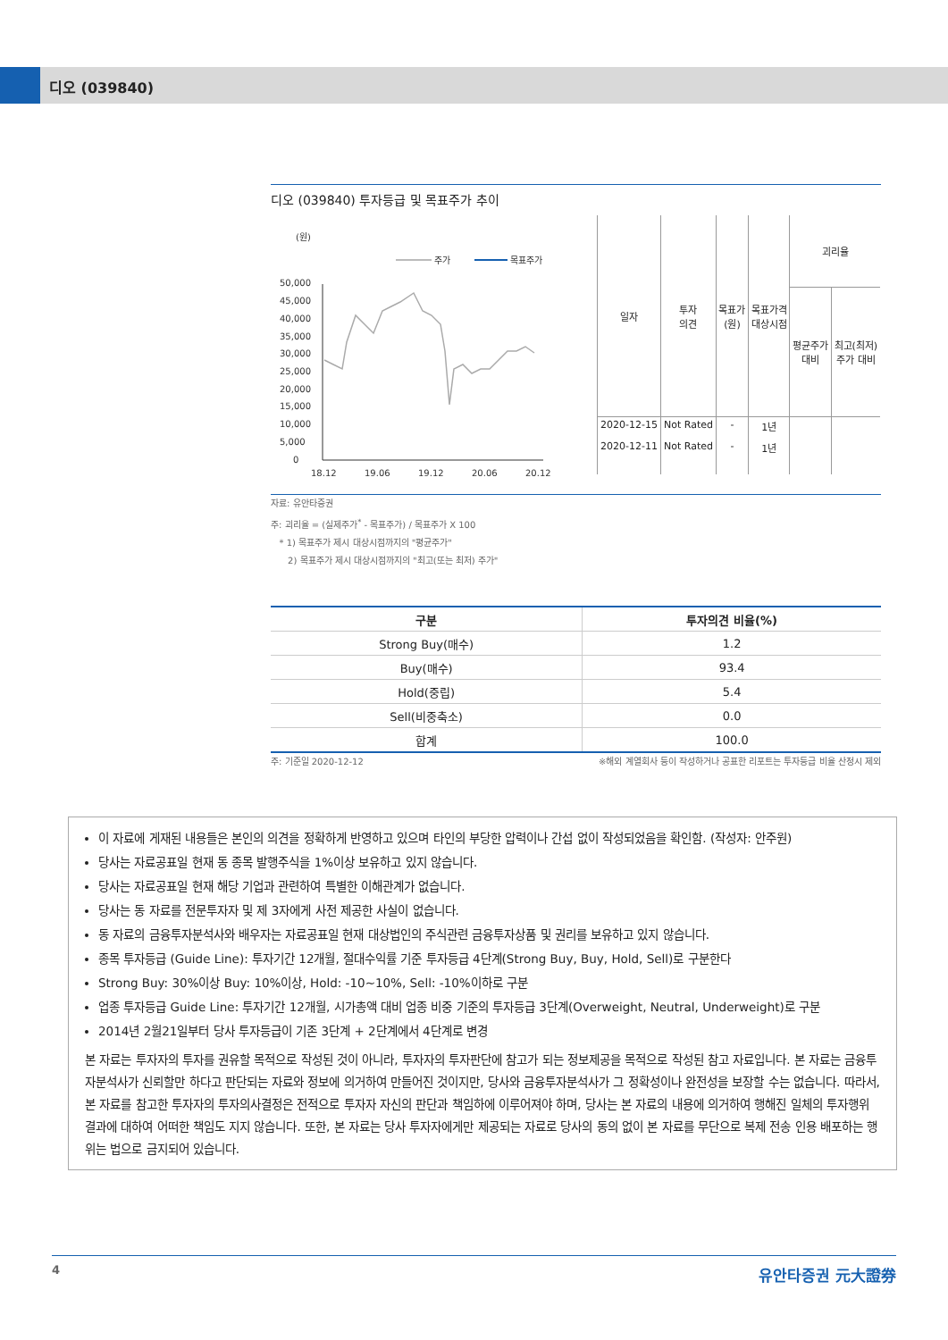디오 (039840)
디오 (039840) 투자등급 및 목표주가 추이
(원)
주가
목표주가
50,000
45,000
40,000
35,000
30,000
25,000
20,000
15,000
10,000
5,000
0
18.12
19.06
19.12
20.06
20.12
| 일자 | 투자 의견 | 목표가 (원) | 목표가격 대상시점 | 괴리율 | |
| --- | --- | --- | --- | --- | --- |
| | | | | 평균주가 대비 | 최고(최저) 주가 대비 |
| 2020-12-15 | Not Rated | - | 1년 | | |
| 2020-12-11 | Not Rated | - | 1년 | | |
자료: 유안타증권
주: 괴리율 = (실제주가<sup>*</sup> - 목표주가) / 목표주가 X 100
* 1) 목표주가 제시 대상시점까지의 "평균주가"
2) 목표주가 제시 대상시점까지의 "최고(또는 최저) 주가"
| 구분 | 투자의견 비율(%) |
| --- | --- |
| Strong Buy(매수) | 1.2 |
| Buy(매수) | 93.4 |
| Hold(중립) | 5.4 |
| Sell(비중축소) | 0.0 |
| 합계 | 100.0 |
주: 기준일 2020-12-12 ※해외 계열회사 등이 작성하거나 공표한 리포트는 투자등급 비율 산정시 제외
이 자료에 게재된 내용들은 본인의 의견을 정확하게 반영하고 있으며 타인의 부당한 압력이나 간섭 없이 작성되었음을 확인함. (작성자: 안주원)
당사는 자료공표일 현재 동 종목 발행주식을 1%이상 보유하고 있지 않습니다.
당사는 자료공표일 현재 해당 기업과 관련하여 특별한 이해관계가 없습니다.
당사는 동 자료를 전문투자자 및 제 3자에게 사전 제공한 사실이 없습니다.
동 자료의 금융투자분석사와 배우자는 자료공표일 현재 대상법인의 주식관련 금융투자상품 및 권리를 보유하고 있지 않습니다.
종목 투자등급 (Guide Line): 투자기간 12개월, 절대수익률 기준 투자등급 4단계(Strong Buy, Buy, Hold, Sell)로 구분한다
Strong Buy: 30%이상 Buy: 10%이상, Hold: -10~10%, Sell: -10%이하로 구분
업종 투자등급 Guide Line: 투자기간 12개월, 시가총액 대비 업종 비중 기준의 투자등급 3단계(Overweight, Neutral, Underweight)로 구분
2014년 2월21일부터 당사 투자등급이 기존 3단계 + 2단계에서 4단계로 변경
본 자료는 투자자의 투자를 권유할 목적으로 작성된 것이 아니라, 투자자의 투자판단에 참고가 되는 정보제공을 목적으로 작성된 참고 자료입니다. 본 자료는 금융투자분석사가 신뢰할만 하다고 판단되는 자료와 정보에 의거하여 만들어진 것이지만, 당사와 금융투자분석사가 그 정확성이나 완전성을 보장할 수는 없습니다. 따라서, 본 자료를 참고한 투자자의 투자의사결정은 전적으로 투자자 자신의 판단과 책임하에 이루어져야 하며, 당사는 본 자료의 내용에 의거하여 행해진 일체의 투자행위 결과에 대하여 어떠한 책임도 지지 않습니다. 또한, 본 자료는 당사 투자자에게만 제공되는 자료로 당사의 동의 없이 본 자료를 무단으로 복제 전송 인용 배포하는 행위는 법으로 금지되어 있습니다.
4 유안타증권 元大證券